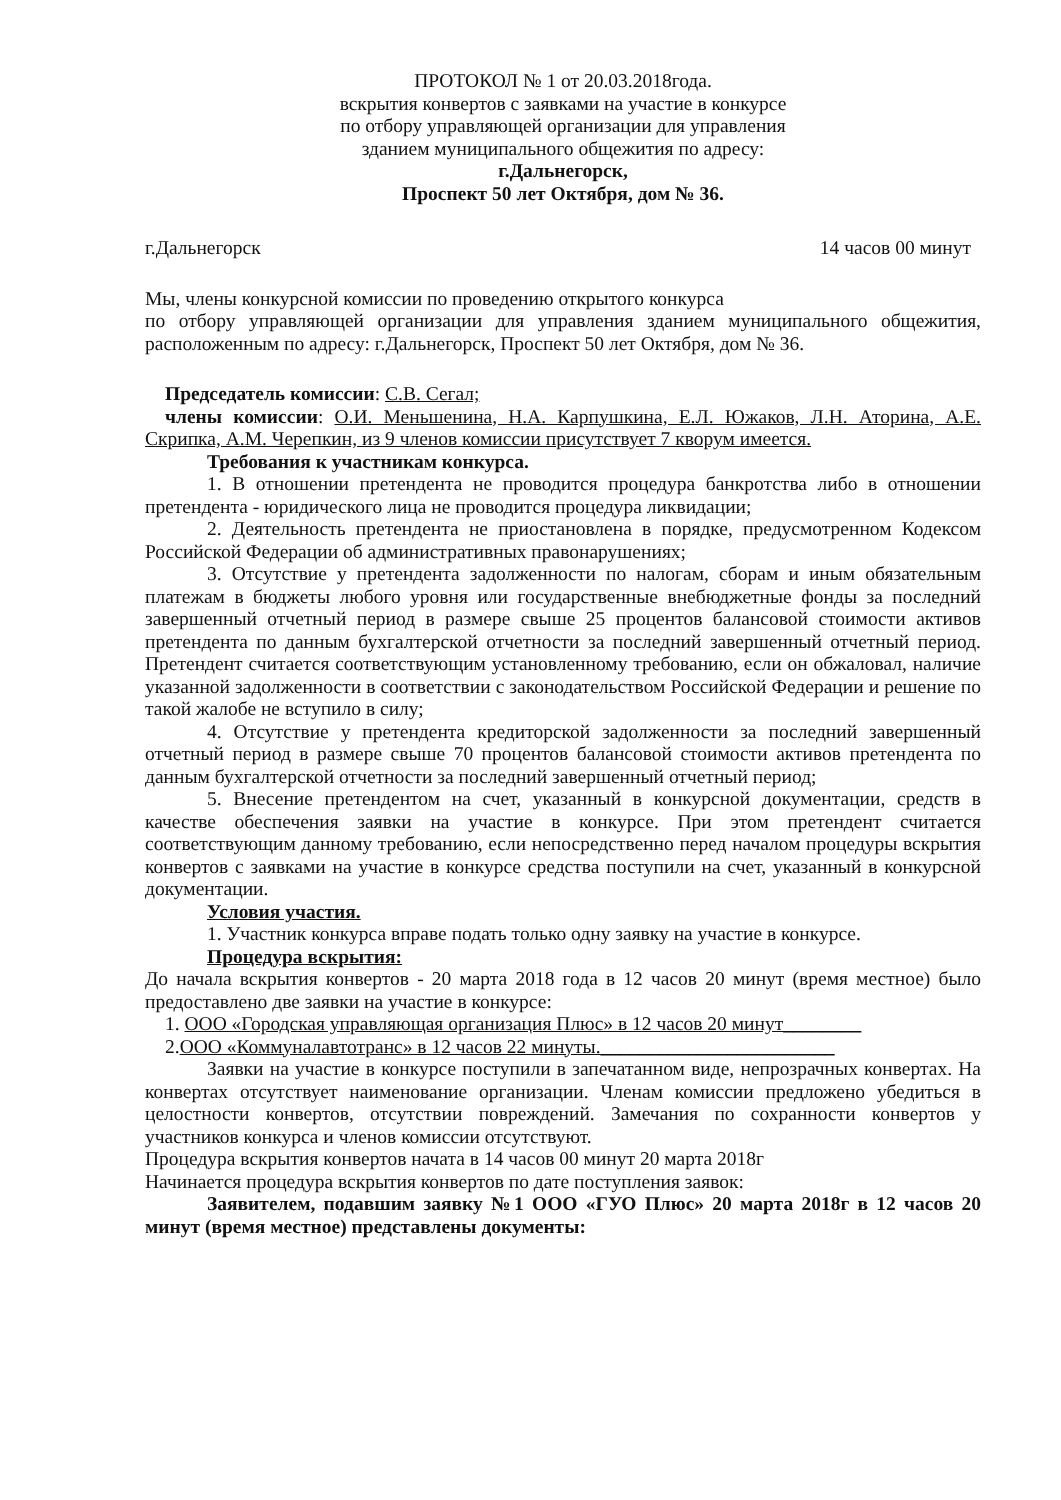ПРОТОКОЛ № 1 от 20.03.2018года.
вскрытия конвертов с заявками на участие в конкурсе
по отбору управляющей организации для управления
зданием муниципального общежития по адресу:
г.Дальнегорск,
Проспект 50 лет Октября, дом № 36.
г.Дальнегорск 14 часов 00 минут
Мы, члены конкурсной комиссии по проведению открытого конкурса
по отбору управляющей организации для управления зданием муниципального общежития, расположенным по адресу: г.Дальнегорск, Проспект 50 лет Октября, дом № 36.
Председатель комиссии: С.В. Сегал;
члены комиссии: О.И. Меньшенина, Н.А. Карпушкина, Е.Л. Южаков, Л.Н. Аторина, А.Е. Скрипка, А.М. Черепкин, из 9 членов комиссии присутствует 7 кворум имеется.
Требования к участникам конкурса.
1. В отношении претендента не проводится процедура банкротства либо в отношении претендента - юридического лица не проводится процедура ликвидации;
2. Деятельность претендента не приостановлена в порядке, предусмотренном Кодексом Российской Федерации об административных правонарушениях;
3. Отсутствие у претендента задолженности по налогам, сборам и иным обязательным платежам в бюджеты любого уровня или государственные внебюджетные фонды за последний завершенный отчетный период в размере свыше 25 процентов балансовой стоимости активов претендента по данным бухгалтерской отчетности за последний завершенный отчетный период. Претендент считается соответствующим установленному требованию, если он обжаловал, наличие указанной задолженности в соответствии с законодательством Российской Федерации и решение по такой жалобе не вступило в силу;
4. Отсутствие у претендента кредиторской задолженности за последний завершенный отчетный период в размере свыше 70 процентов балансовой стоимости активов претендента по данным бухгалтерской отчетности за последний завершенный отчетный период;
5. Внесение претендентом на счет, указанный в конкурсной документации, средств в качестве обеспечения заявки на участие в конкурсе. При этом претендент считается соответствующим данному требованию, если непосредственно перед началом процедуры вскрытия конвертов с заявками на участие в конкурсе средства поступили на счет, указанный в конкурсной документации.
Условия участия.
1. Участник конкурса вправе подать только одну заявку на участие в конкурсе.
Процедура вскрытия:
До начала вскрытия конвертов - 20 марта 2018 года в 12 часов 20 минут (время местное) было предоставлено две заявки на участие в конкурсе:
1. ООО «Городская управляющая организация Плюс» в 12 часов 20 минут________
2.ООО «Коммуналавтотранс» в 12 часов 22 минуты.________________________
Заявки на участие в конкурсе поступили в запечатанном виде, непрозрачных конвертах. На конвертах отсутствует наименование организации. Членам комиссии предложено убедиться в целостности конвертов, отсутствии повреждений. Замечания по сохранности конвертов у участников конкурса и членов комиссии отсутствуют.
Процедура вскрытия конвертов начата в 14 часов 00 минут 20 марта 2018г
Начинается процедура вскрытия конвертов по дате поступления заявок:
Заявителем, подавшим заявку №1 ООО «ГУО Плюс» 20 марта 2018г в 12 часов 20 минут (время местное) представлены документы: